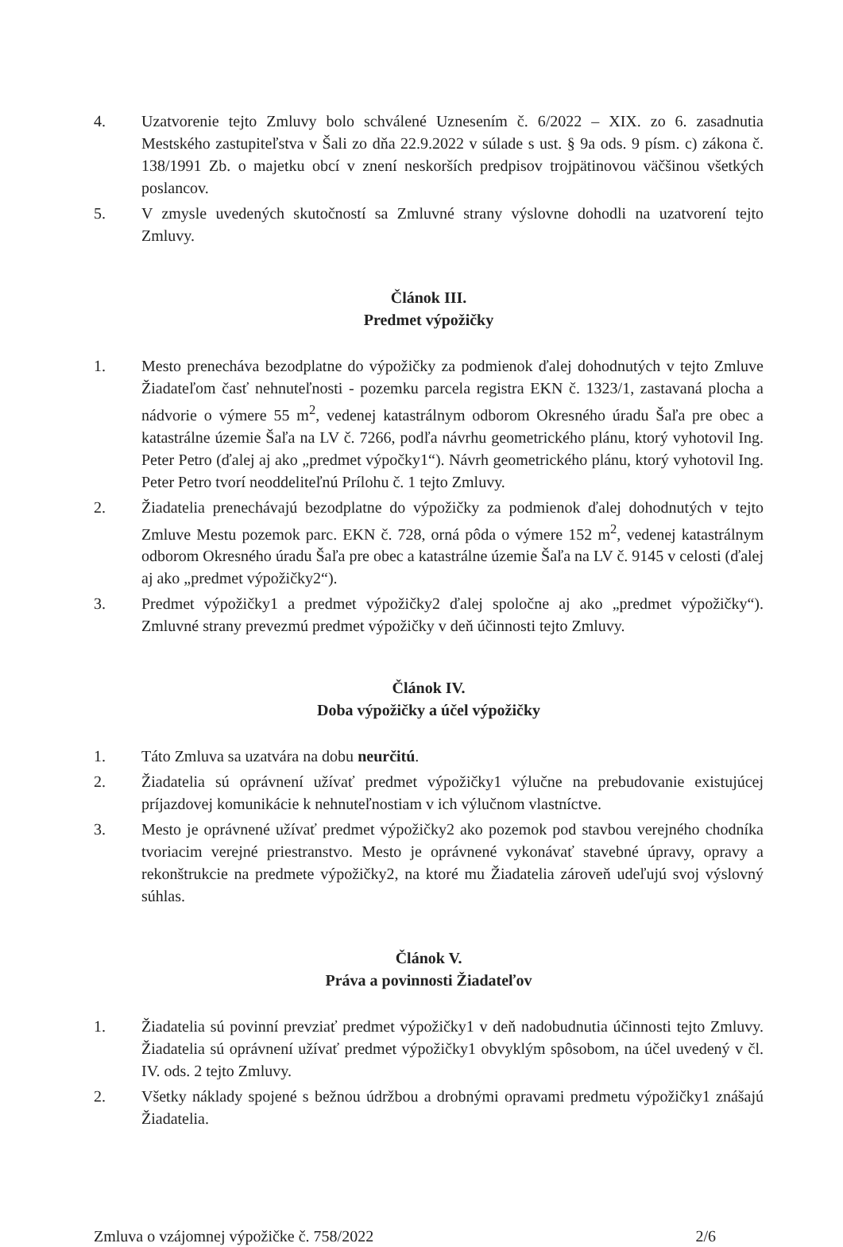4. Uzatvorenie tejto Zmluvy bolo schválené Uznesením č. 6/2022 – XIX. zo 6. zasadnutia Mestského zastupiteľstva v Šali zo dňa 22.9.2022 v súlade s ust. § 9a ods. 9 písm. c) zákona č. 138/1991 Zb. o majetku obcí v znení neskorších predpisov trojpätinovou väčšinou všetkých poslancov.
5. V zmysle uvedených skutočností sa Zmluvné strany výslovne dohodli na uzatvorení tejto Zmluvy.
Článok III.
Predmet výpožičky
1. Mesto prenecháva bezodplatne do výpožičky za podmienok ďalej dohodnutých v tejto Zmluve Žiadateľom časť nehnuteľnosti - pozemku parcela registra EKN č. 1323/1, zastavaná plocha a nádvorie o výmere 55 m<sup>2</sup>, vedenej katastrálnym odborom Okresného úradu Šaľa pre obec a katastrálne územie Šaľa na LV č. 7266, podľa návrhu geometrického plánu, ktorý vyhotovil Ing. Peter Petro (ďalej aj ako „predmet výpočky1“). Návrh geometrického plánu, ktorý vyhotovil Ing. Peter Petro tvorí neoddeliteľnú Prílohu č. 1 tejto Zmluvy.
2. Žiadatelia prenechávajú bezodplatne do výpožičky za podmienok ďalej dohodnutých v tejto Zmluve Mestu pozemok parc. EKN č. 728, orná pôda o výmere 152 m<sup>2</sup>, vedenej katastrálnym odborom Okresného úradu Šaľa pre obec a katastrálne územie Šaľa na LV č. 9145 v celosti (ďalej aj ako „predmet výpožičky2“).
3. Predmet výpožičky1 a predmet výpožičky2 ďalej spoločne aj ako „predmet výpožičky“). Zmluvné strany prevezmú predmet výpožičky v deň účinnosti tejto Zmluvy.
Článok IV.
Doba výpožičky a účel výpožičky
1. Táto Zmluva sa uzatvára na dobu neurčitú.
2. Žiadatelia sú oprávnení užívať predmet výpožičky1 výlučne na prebudovanie existujúcej príjazdovej komunikácie k nehnuteľnostiam v ich výlučnom vlastníctve.
3. Mesto je oprávnené užívať predmet výpožičky2 ako pozemok pod stavbou verejného chodníka tvoriacim verejné priestranstvo. Mesto je oprávnené vykonávať stavebné úpravy, opravy a rekonštrukcie na predmete výpožičky2, na ktoré mu Žiadatelia zároveň udeľujú svoj výslovný súhlas.
Článok V.
Práva a povinnosti Žiadateľov
1. Žiadatelia sú povinní prevziať predmet výpožičky1 v deň nadobudnutia účinnosti tejto Zmluvy. Žiadatelia sú oprávnení užívať predmet výpožičky1 obvyklým spôsobom, na účel uvedený v čl. IV. ods. 2 tejto Zmluvy.
2. Všetky náklady spojené s bežnou údržbou a drobnými opravami predmetu výpožičky1 znášajú Žiadatelia.
Zmluva o vzájomnej výpožičke č. 758/2022 2/6